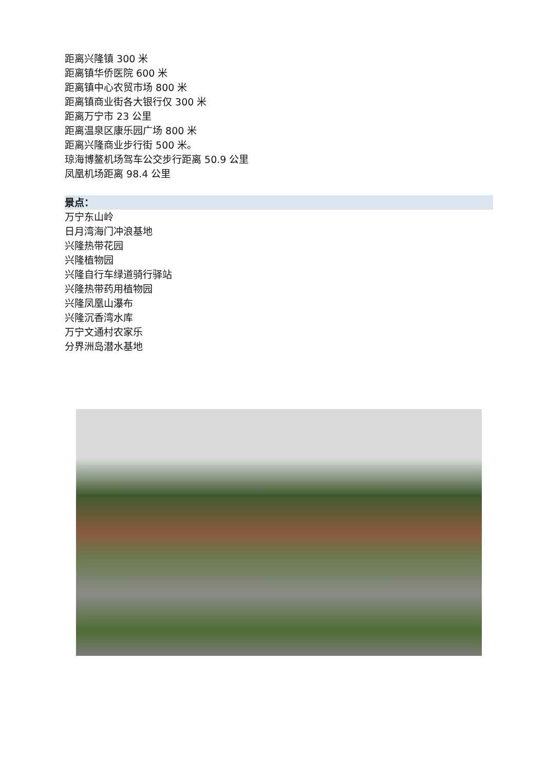距离兴隆镇 300 米
距离镇华侨医院 600 米
距离镇中心农贸市场 800 米
距离镇商业街各大银行仅 300 米
距离万宁市 23 公里
距离温泉区康乐园广场 800 米
距离兴隆商业步行街 500 米。
琼海博鳌机场驾车公交步行距离 50.9 公里
凤凰机场距离 98.4 公里
景点：
万宁东山岭
日月湾海门冲浪基地
兴隆热带花园
兴隆植物园
兴隆自行车绿道骑行驿站
兴隆热带药用植物园
兴隆凤凰山瀑布
兴隆沉香湾水库
万宁文通村农家乐
分界洲岛潜水基地